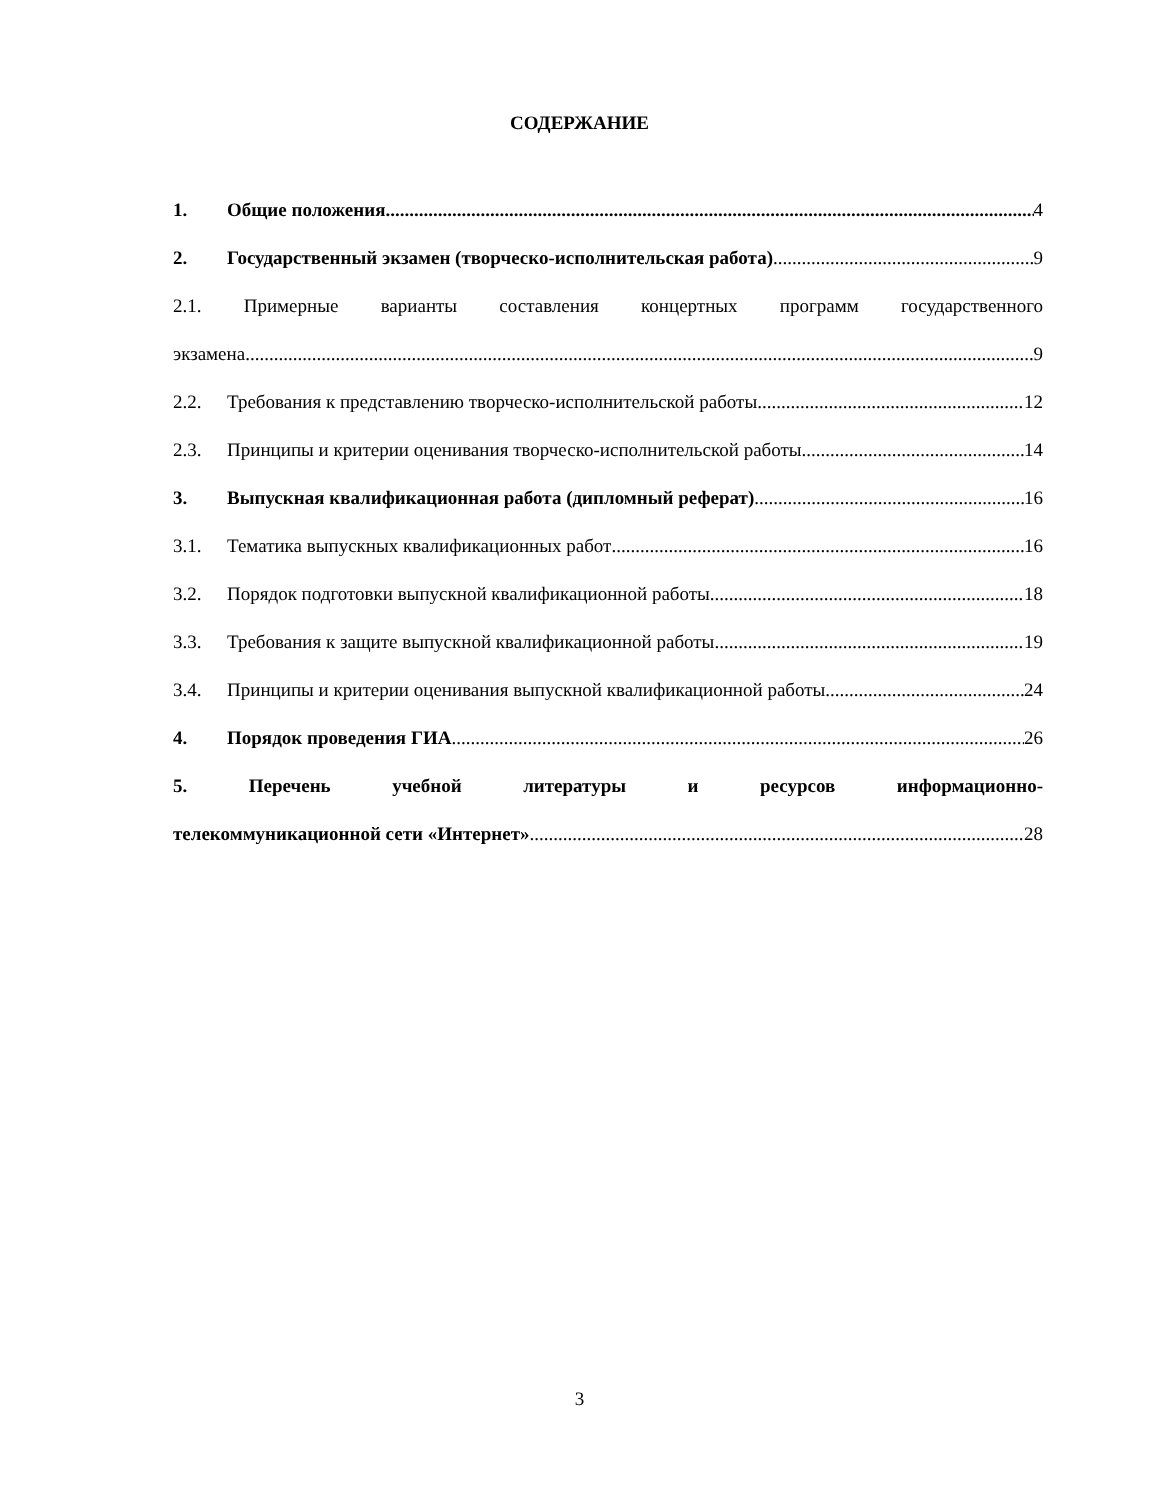СОДЕРЖАНИЕ
1. Общие положения 4
2. Государственный экзамен (творческо-исполнительская работа) 9
2.1. Примерные варианты составления концертных программ государственного
экзамена 9
2.2. Требования к представлению творческо-исполнительской работы 12
2.3. Принципы и критерии оценивания творческо-исполнительской работы 14
3. Выпускная квалификационная работа (дипломный реферат) 16
3.1. Тематика выпускных квалификационных работ 16
3.2. Порядок подготовки выпускной квалификационной работы 18
3.3. Требования к защите выпускной квалификационной работы 19
3.4. Принципы и критерии оценивания выпускной квалификационной работы 24
4. Порядок проведения ГИА 26
5. Перечень учебной литературы и ресурсов информационно-
телекоммуникационной сети «Интернет» 28
3